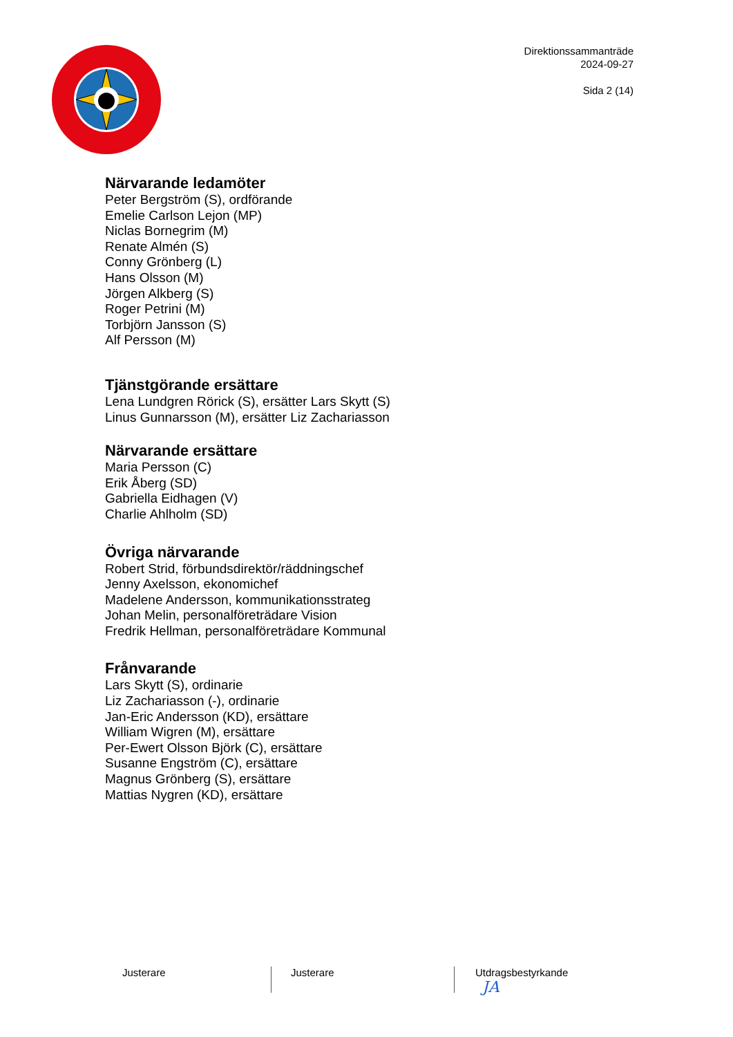Direktionssammanträde
2024-09-27
Sida 2 (14)
Närvarande ledamöter
Peter Bergström (S), ordförande
Emelie Carlson Lejon (MP)
Niclas Bornegrim (M)
Renate Almén (S)
Conny Grönberg (L)
Hans Olsson (M)
Jörgen Alkberg (S)
Roger Petrini (M)
Torbjörn Jansson (S)
Alf Persson (M)
Tjänstgörande ersättare
Lena Lundgren Rörick (S), ersätter Lars Skytt (S)
Linus Gunnarsson (M), ersätter Liz Zachariasson
Närvarande ersättare
Maria Persson (C)
Erik Åberg (SD)
Gabriella Eidhagen (V)
Charlie Ahlholm (SD)
Övriga närvarande
Robert Strid, förbundsdirektör/räddningschef
Jenny Axelsson, ekonomichef
Madelene Andersson, kommunikationsstrateg
Johan Melin, personalföreträdare Vision
Fredrik Hellman, personalföreträdare Kommunal
Frånvarande
Lars Skytt (S), ordinarie
Liz Zachariasson (-), ordinarie
Jan-Eric Andersson (KD), ersättare
William Wigren (M), ersättare
Per-Ewert Olsson Björk (C), ersättare
Susanne Engström (C), ersättare
Magnus Grönberg (S), ersättare
Mattias Nygren (KD), ersättare
Justerare Justerare Utdragsbestyrkande
JA